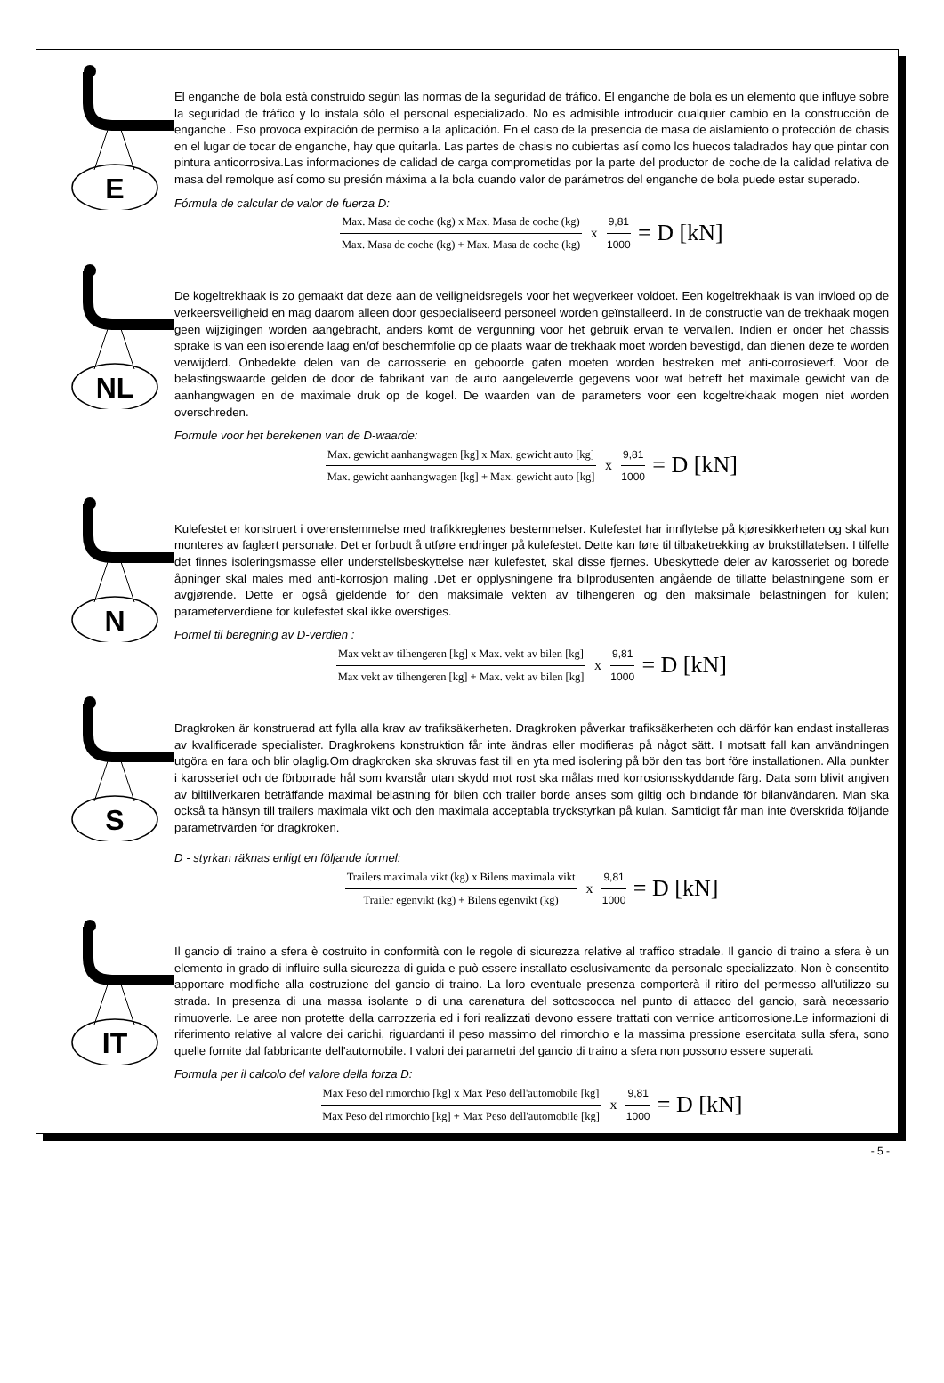E
El enganche de bola está construido según las normas de la seguridad de tráfico. El enganche de bola es un elemento que influye sobre la seguridad de tráfico y lo instala sólo el personal especializado. No es admisible introducir cualquier cambio en la construcción de enganche . Eso provoca expiración de permiso a la aplicación. En el caso de la presencia de masa de aislamiento o protección de chasis en el lugar de tocar de enganche, hay que quitarla. Las partes de chasis no cubiertas así como los huecos taladrados hay que pintar con pintura anticorrosiva.Las informaciones de calidad de carga comprometidas por la parte del productor de coche,de la calidad relativa de masa del remolque así como su presión máxima a la bola cuando valor de parámetros del enganche de bola puede estar superado.
Fórmula de calcular de valor de fuerza D:
Max. Masa de coche (kg) x Max. Masa de coche (kg)
Max. Masa de coche (kg) + Max. Masa de coche (kg)
x
9,81
1000
= D [kN]
NL
De kogeltrekhaak is zo gemaakt dat deze aan de veiligheidsregels voor het wegverkeer voldoet. Een kogeltrekhaak is van invloed op de verkeersveiligheid en mag daarom alleen door gespecialiseerd personeel worden geïnstalleerd. In de constructie van de trekhaak mogen geen wijzigingen worden aangebracht, anders komt de vergunning voor het gebruik ervan te vervallen. Indien er onder het chassis sprake is van een isolerende laag en/of beschermfolie op de plaats waar de trekhaak moet worden bevestigd, dan dienen deze te worden verwijderd. Onbedekte delen van de carrosserie en geboorde gaten moeten worden bestreken met anti-corrosieverf. Voor de belastingswaarde gelden de door de fabrikant van de auto aangeleverde gegevens voor wat betreft het maximale gewicht van de aanhangwagen en de maximale druk op de kogel. De waarden van de parameters voor een kogeltrekhaak mogen niet worden overschreden.
Formule voor het berekenen van de D-waarde:
Max. gewicht aanhangwagen [kg] x Max. gewicht auto [kg]
Max. gewicht aanhangwagen [kg] + Max. gewicht auto [kg]
x
9,81
1000
= D [kN]
N
Kulefestet er konstruert i overenstemmelse med trafikkreglenes bestemmelser. Kulefestet har innflytelse på kjøresikkerheten og skal kun monteres av faglært personale. Det er forbudt å utføre endringer på kulefestet. Dette kan føre til tilbaketrekking av brukstillatelsen. I tilfelle det finnes isoleringsmasse eller understellsbeskyttelse nær kulefestet, skal disse fjernes. Ubeskyttede deler av karosseriet og borede åpninger skal males med anti-korrosjon maling .Det er opplysningene fra bilprodusenten angående de tillatte belastningene som er avgjørende. Dette er også gjeldende for den maksimale vekten av tilhengeren og den maksimale belastningen for kulen; parameterverdiene for kulefestet skal ikke overstiges.
Formel til beregning av D-verdien :
Max vekt av tilhengeren [kg] x Max. vekt av bilen [kg]
Max vekt av tilhengeren [kg] + Max. vekt av bilen [kg]
x
9,81
1000
= D [kN]
S
Dragkroken är konstruerad att fylla alla krav av trafiksäkerheten. Dragkroken påverkar trafiksäkerheten och därför kan endast installeras av kvalificerade specialister. Dragkrokens konstruktion får inte ändras eller modifieras på något sätt. I motsatt fall kan användningen utgöra en fara och blir olaglig.Om dragkroken ska skruvas fast till en yta med isolering på bör den tas bort före installationen. Alla punkter i karosseriet och de förborrade hål som kvarstår utan skydd mot rost ska målas med korrosionsskyddande färg. Data som blivit angiven av biltillverkaren beträffande maximal belastning för bilen och trailer borde anses som giltig och bindande för bilanvändaren. Man ska också ta hänsyn till trailers maximala vikt och den maximala acceptabla tryckstyrkan på kulan. Samtidigt får man inte överskrida följande parametrvärden för dragkroken.
D - styrkan räknas enligt en följande formel:
Trailers maximala vikt (kg) x Bilens maximala vikt
Trailer egenvikt (kg) + Bilens egenvikt (kg)
x
9,81
1000
= D [kN]
IT
Il gancio di traino a sfera è costruito in conformità con le regole di sicurezza relative al traffico stradale. Il gancio di traino a sfera è un elemento in grado di influire sulla sicurezza di guida e può essere installato esclusivamente da personale specializzato. Non è consentito apportare modifiche alla costruzione del gancio di traino. La loro eventuale presenza comporterà il ritiro del permesso all'utilizzo su strada. In presenza di una massa isolante o di una carenatura del sottoscocca nel punto di attacco del gancio, sarà necessario rimuoverle. Le aree non protette della carrozzeria ed i fori realizzati devono essere trattati con vernice anticorrosione.Le informazioni di riferimento relative al valore dei carichi, riguardanti il peso massimo del rimorchio e la massima pressione esercitata sulla sfera, sono quelle fornite dal fabbricante dell'automobile. I valori dei parametri del gancio di traino a sfera non possono essere superati.
Formula per il calcolo del valore della forza D:
Max Peso del rimorchio [kg] x Max Peso dell'automobile [kg]
Max Peso del rimorchio [kg] + Max Peso dell'automobile [kg]
x
9,81
1000
= D [kN]
- 5 -